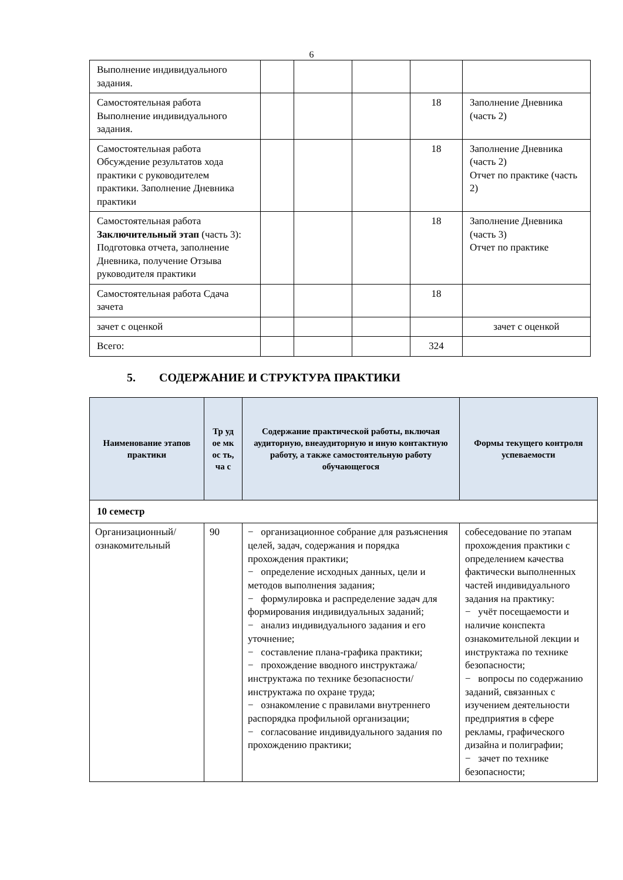6
| Выполнение индивидуального задания. | | | | | |
| Самостоятельная работа Выполнение индивидуального задания. | | | | 18 | Заполнение Дневника (часть 2) |
| Самостоятельная работа Обсуждение результатов хода практики с руководителем практики. Заполнение Дневника практики | | | | 18 | Заполнение Дневника (часть 2) Отчет по практике (часть 2) |
| Самостоятельная работа Заключительный этап (часть 3): Подготовка отчета, заполнение Дневника, получение Отзыва руководителя практики | | | | 18 | Заполнение Дневника (часть 3) Отчет по практике |
| Самостоятельная работа Сдача зачета | | | | 18 | |
| зачет с оценкой | | | | | зачет с оценкой |
| Всего: | | | | 324 | |
5. СОДЕРЖАНИЕ И СТРУКТУРА ПРАКТИКИ
| Наименование этапов практики | Тр уд ое мк ос ть, ча с | Содержание практической работы, включая аудиторную, внеаудиторную и иную контактную работу, а также самостоятельную работу обучающегося | Формы текущего контроля успеваемости |
| --- | --- | --- | --- |
| 10 семестр | | | |
| Организационный/ ознакомительный | 90 | − организационное собрание для разъяснения целей, задач, содержания и порядка прохождения практики; − определение исходных данных, цели и методов выполнения задания; − формулировка и распределение задач для формирования индивидуальных заданий; − анализ индивидуального задания и его уточнение; − составление плана-графика практики; − прохождение вводного инструктажа/инструктажа по технике безопасности/инструктажа по охране труда; − ознакомление с правилами внутреннего распорядка профильной организации; − согласование индивидуального задания по прохождению практики; | собеседование по этапам прохождения практики с определением качества фактически выполненных частей индивидуального задания на практику: − учёт посещаемости и наличие конспекта ознакомительной лекции и инструктажа по технике безопасности; − вопросы по содержанию заданий, связанных с изучением деятельности предприятия в сфере рекламы, графического дизайна и полиграфии; − зачет по технике безопасности; |